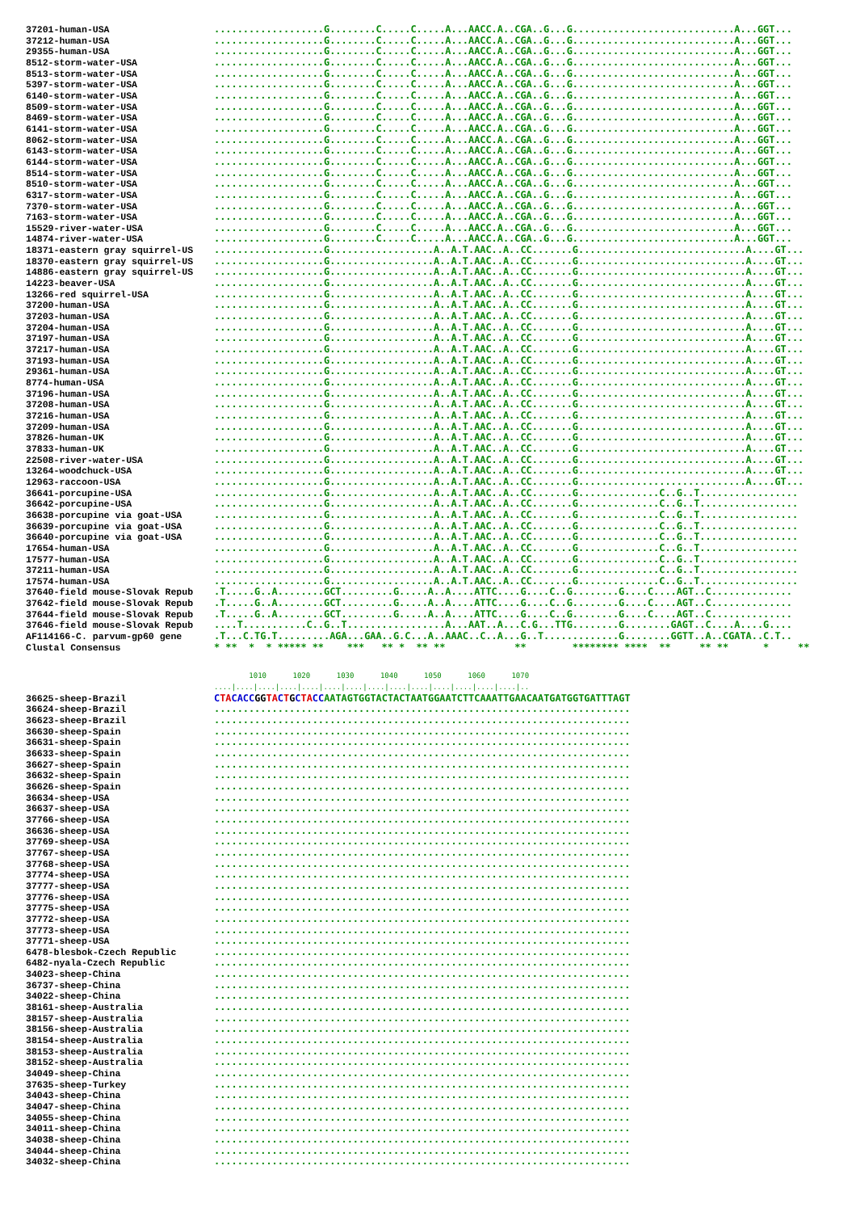| 37201-human-USA | ...................G........C.....C.....A...AACC.A..CGA..G...G............................A...GGT... |
| 37212-human-USA | ...................G........C.....C.....A...AACC.A..CGA..G...G............................A...GGT... |
| 29355-human-USA | ...................G........C.....C.....A...AACC.A..CGA..G...G............................A...GGT... |
| 8512-storm-water-USA | ...................G........C.....C.....A...AACC.A..CGA..G...G............................A...GGT... |
| 8513-storm-water-USA | ...................G........C.....C.....A...AACC.A..CGA..G...G............................A...GGT... |
| 5397-storm-water-USA | ...................G........C.....C.....A...AACC.A..CGA..G...G............................A...GGT... |
| 6140-storm-water-USA | ...................G........C.....C.....A...AACC.A..CGA..G...G............................A...GGT... |
| 8509-storm-water-USA | ...................G........C.....C.....A...AACC.A..CGA..G...G............................A...GGT... |
| 8469-storm-water-USA | ...................G........C.....C.....A...AACC.A..CGA..G...G............................A...GGT... |
| 6141-storm-water-USA | ...................G........C.....C.....A...AACC.A..CGA..G...G............................A...GGT... |
| 8062-storm-water-USA | ...................G........C.....C.....A...AACC.A..CGA..G...G............................A...GGT... |
| 6143-storm-water-USA | ...................G........C.....C.....A...AACC.A..CGA..G...G............................A...GGT... |
| 6144-storm-water-USA | ...................G........C.....C.....A...AACC.A..CGA..G...G............................A...GGT... |
| 8514-storm-water-USA | ...................G........C.....C.....A...AACC.A..CGA..G...G............................A...GGT... |
| 8510-storm-water-USA | ...................G........C.....C.....A...AACC.A..CGA..G...G............................A...GGT... |
| 6317-storm-water-USA | ...................G........C.....C.....A...AACC.A..CGA..G...G............................A...GGT... |
| 7370-storm-water-USA | ...................G........C.....C.....A...AACC.A..CGA..G...G............................A...GGT... |
| 7163-storm-water-USA | ...................G........C.....C.....A...AACC.A..CGA..G...G............................A...GGT... |
| 15529-river-water-USA | ...................G........C.....C.....A...AACC.A..CGA..G...G............................A...GGT... |
| 14874-river-water-USA | ...................G........C.....C.....A...AACC.A..CGA..G...G............................A...GGT... |
| 18371-eastern gray squirrel-US | ...................G..................A..A.T.AAC..A..CC.......G.............................A....GT... |
| 18370-eastern gray squirrel-US | ...................G..................A..A.T.AAC..A..CC.......G.............................A....GT... |
| 14886-eastern gray squirrel-US | ...................G..................A..A.T.AAC..A..CC.......G.............................A....GT... |
| 14223-beaver-USA | ...................G..................A..A.T.AAC..A..CC.......G.............................A....GT... |
| 13266-red squirrel-USA | ...................G..................A..A.T.AAC..A..CC.......G.............................A....GT... |
| 37200-human-USA | ...................G..................A..A.T.AAC..A..CC.......G.............................A....GT... |
| 37203-human-USA | ...................G..................A..A.T.AAC..A..CC.......G.............................A....GT... |
| 37204-human-USA | ...................G..................A..A.T.AAC..A..CC.......G.............................A....GT... |
| 37197-human-USA | ...................G..................A..A.T.AAC..A..CC.......G.............................A....GT... |
| 37217-human-USA | ...................G..................A..A.T.AAC..A..CC.......G.............................A....GT... |
| 37193-human-USA | ...................G..................A..A.T.AAC..A..CC.......G.............................A....GT... |
| 29361-human-USA | ...................G..................A..A.T.AAC..A..CC.......G.............................A....GT... |
| 8774-human-USA | ...................G..................A..A.T.AAC..A..CC.......G.............................A....GT... |
| 37196-human-USA | ...................G..................A..A.T.AAC..A..CC.......G.............................A....GT... |
| 37208-human-USA | ...................G..................A..A.T.AAC..A..CC.......G.............................A....GT... |
| 37216-human-USA | ...................G..................A..A.T.AAC..A..CC.......G.............................A....GT... |
| 37209-human-USA | ...................G..................A..A.T.AAC..A..CC.......G.............................A....GT... |
| 37826-human-UK | ...................G..................A..A.T.AAC..A..CC.......G.............................A....GT... |
| 37833-human-UK | ...................G..................A..A.T.AAC..A..CC.......G.............................A....GT... |
| 22508-river-water-USA | ...................G..................A..A.T.AAC..A..CC.......G.............................A....GT... |
| 13264-woodchuck-USA | ...................G..................A..A.T.AAC..A..CC.......G.............................A....GT... |
| 12963-raccoon-USA | ...................G..................A..A.T.AAC..A..CC.......G.............................A....GT... |
| 36641-porcupine-USA | ...................G..................A..A.T.AAC..A..CC.......G..............C..G..T................. |
| 36642-porcupine-USA | ...................G..................A..A.T.AAC..A..CC.......G..............C..G..T................. |
| 36638-porcupine via goat-USA | ...................G..................A..A.T.AAC..A..CC.......G..............C..G..T................. |
| 36639-porcupine via goat-USA | ...................G..................A..A.T.AAC..A..CC.......G..............C..G..T................. |
| 36640-porcupine via goat-USA | ...................G..................A..A.T.AAC..A..CC.......G..............C..G..T................. |
| 17654-human-USA | ...................G..................A..A.T.AAC..A..CC.......G..............C..G..T................. |
| 17577-human-USA | ...................G..................A..A.T.AAC..A..CC.......G..............C..G..T................. |
| 37211-human-USA | ...................G..................A..A.T.AAC..A..CC.......G..............C..G..T................. |
| 17574-human-USA | ...................G..................A..A.T.AAC..A..CC.......G..............C..G..T................. |
| 37640-field mouse-Slovak Repub | .T.....G..A........GCT.........G.....A..A....ATTC....G....C..G........G....C....AGT..C.............. |
| 37642-field mouse-Slovak Repub | .T.....G..A........GCT.........G.....A..A....ATTC....G....C..G........G....C....AGT..C.............. |
| 37644-field mouse-Slovak Repub | .T.....G..A........GCT.........G.....A..A....ATTC....G....C..G........G....C....AGT..C.............. |
| 37646-field mouse-Slovak Repub | ....T...........C..G..T.................A...AAT..A...C.G...TTG........G........GAGT..C....A....G.... |
| AF114166-C. parvum-gp60 gene | .T...C.TG.T.........AGA...GAA..G.C...A..AAAC..C..A...G..T.............G........GGTT..A..CGATA..C.T.. |
| Clustal Consensus | * ** * * ***** ** *** ** * ** ** ** ******** **** ** ** ** * ** |
| | 1010 1020 1030 1040 1050 1060 1070 |
| | ..../..../..../..../..../..../..../..../..../..../..../..../..../..../.. |
| 36625-sheep-Brazil | C TA CACC GG TA C T G C TA CC AATAGTGGTACTACTAATGGAATCTTCAAATTGAACAATGATGGTGATTTAGT |
| 36624-sheep-Brazil | ........................................................................ |
| 36623-sheep-Brazil | ........................................................................ |
| 36630-sheep-Spain | ........................................................................ |
| 36631-sheep-Spain | ........................................................................ |
| 36633-sheep-Spain | ........................................................................ |
| 36627-sheep-Spain | ........................................................................ |
| 36632-sheep-Spain | ........................................................................ |
| 36626-sheep-Spain | ........................................................................ |
| 36634-sheep-USA | ........................................................................ |
| 36637-sheep-USA | ........................................................................ |
| 37766-sheep-USA | ........................................................................ |
| 36636-sheep-USA | ........................................................................ |
| 37769-sheep-USA | ........................................................................ |
| 37767-sheep-USA | ........................................................................ |
| 37768-sheep-USA | ........................................................................ |
| 37774-sheep-USA | ........................................................................ |
| 37777-sheep-USA | ........................................................................ |
| 37776-sheep-USA | ........................................................................ |
| 37775-sheep-USA | ........................................................................ |
| 37772-sheep-USA | ........................................................................ |
| 37773-sheep-USA | ........................................................................ |
| 37771-sheep-USA | ........................................................................ |
| 6478-blesbok-Czech Republic | ........................................................................ |
| 6482-nyala-Czech Republic | ........................................................................ |
| 34023-sheep-China | ........................................................................ |
| 36737-sheep-China | ........................................................................ |
| 34022-sheep-China | ........................................................................ |
| 38161-sheep-Australia | ........................................................................ |
| 38157-sheep-Australia | ........................................................................ |
| 38156-sheep-Australia | ........................................................................ |
| 38154-sheep-Australia | ........................................................................ |
| 38153-sheep-Australia | ........................................................................ |
| 38152-sheep-Australia | ........................................................................ |
| 34049-sheep-China | ........................................................................ |
| 37635-sheep-Turkey | ........................................................................ |
| 34043-sheep-China | ........................................................................ |
| 34047-sheep-China | ........................................................................ |
| 34055-sheep-China | ........................................................................ |
| 34011-sheep-China | ........................................................................ |
| 34038-sheep-China | ........................................................................ |
| 34044-sheep-China | ........................................................................ |
| 34032-sheep-China | ........................................................................ |